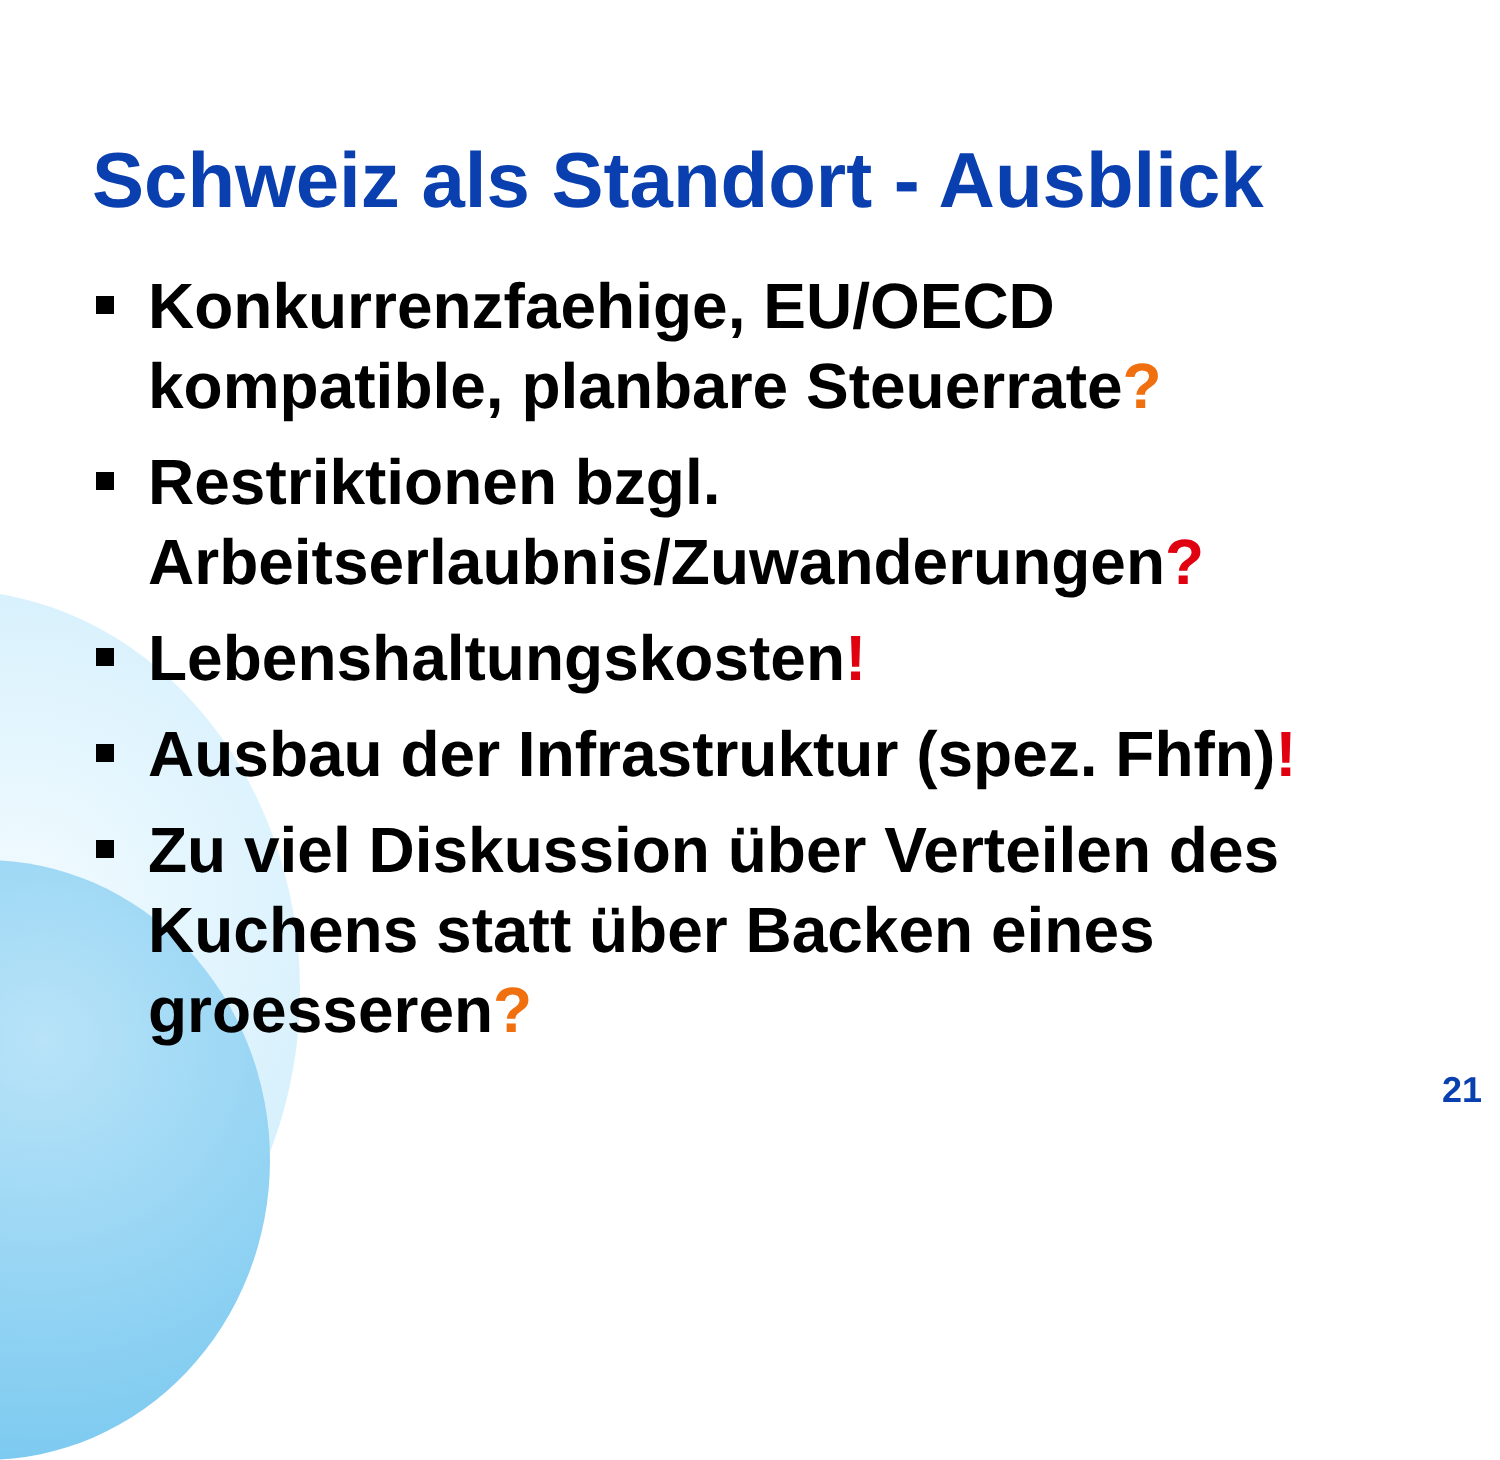Schweiz als Standort - Ausblick
Konkurrenzfaehige, EU/OECD kompatible, planbare Steuerrate?
Restriktionen bzgl. Arbeitserlaubnis/Zuwanderungen?
Lebenshaltungskosten!
Ausbau der Infrastruktur (spez. Fhfn)!
Zu viel Diskussion über Verteilen des Kuchens statt über Backen eines groesseren?
21